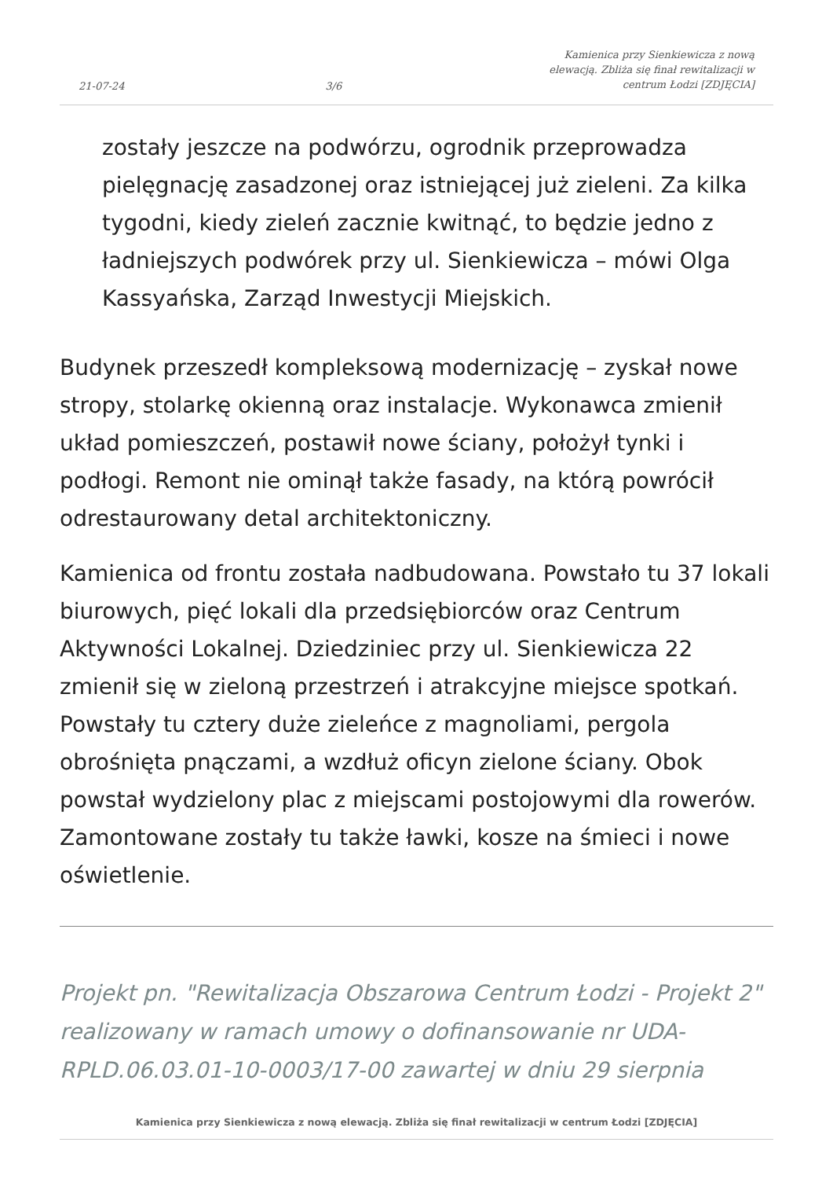21-07-24 3/6 Kamienica przy Sienkiewicza z nową elewacją. Zbliża się finał rewitalizacji w centrum Łodzi [ZDJĘCIA]
zostały jeszcze na podwórzu, ogrodnik przeprowadza pielęgnację zasadzonej oraz istniejącej już zieleni. Za kilka tygodni, kiedy zieleń zacznie kwitnąć, to będzie jedno z ładniejszych podwórek przy ul. Sienkiewicza – mówi Olga Kassyańska, Zarząd Inwestycji Miejskich.
Budynek przeszedł kompleksową modernizację – zyskał nowe stropy, stolarkę okienną oraz instalacje. Wykonawca zmienił układ pomieszczeń, postawił nowe ściany, położył tynki i podłogi. Remont nie ominął także fasady, na którą powrócił odrestaurowany detal architektoniczny.
Kamienica od frontu została nadbudowana. Powstało tu 37 lokali biurowych, pięć lokali dla przedsiębiorców oraz Centrum Aktywności Lokalnej. Dziedziniec przy ul. Sienkiewicza 22 zmienił się w zieloną przestrzeń i atrakcyjne miejsce spotkań. Powstały tu cztery duże zieleńce z magnoliami, pergola obrośnięta pnączami, a wzdłuż oficyn zielone ściany. Obok powstał wydzielony plac z miejscami postojowymi dla rowerów. Zamontowane zostały tu także ławki, kosze na śmieci i nowe oświetlenie.
Projekt pn. "Rewitalizacja Obszarowa Centrum Łodzi - Projekt 2" realizowany w ramach umowy o dofinansowanie nr UDA-RPLD.06.03.01-10-0003/17-00 zawartej w dniu 29 sierpnia
Kamienica przy Sienkiewicza z nową elewacją. Zbliża się finał rewitalizacji w centrum Łodzi [ZDJĘCIA]